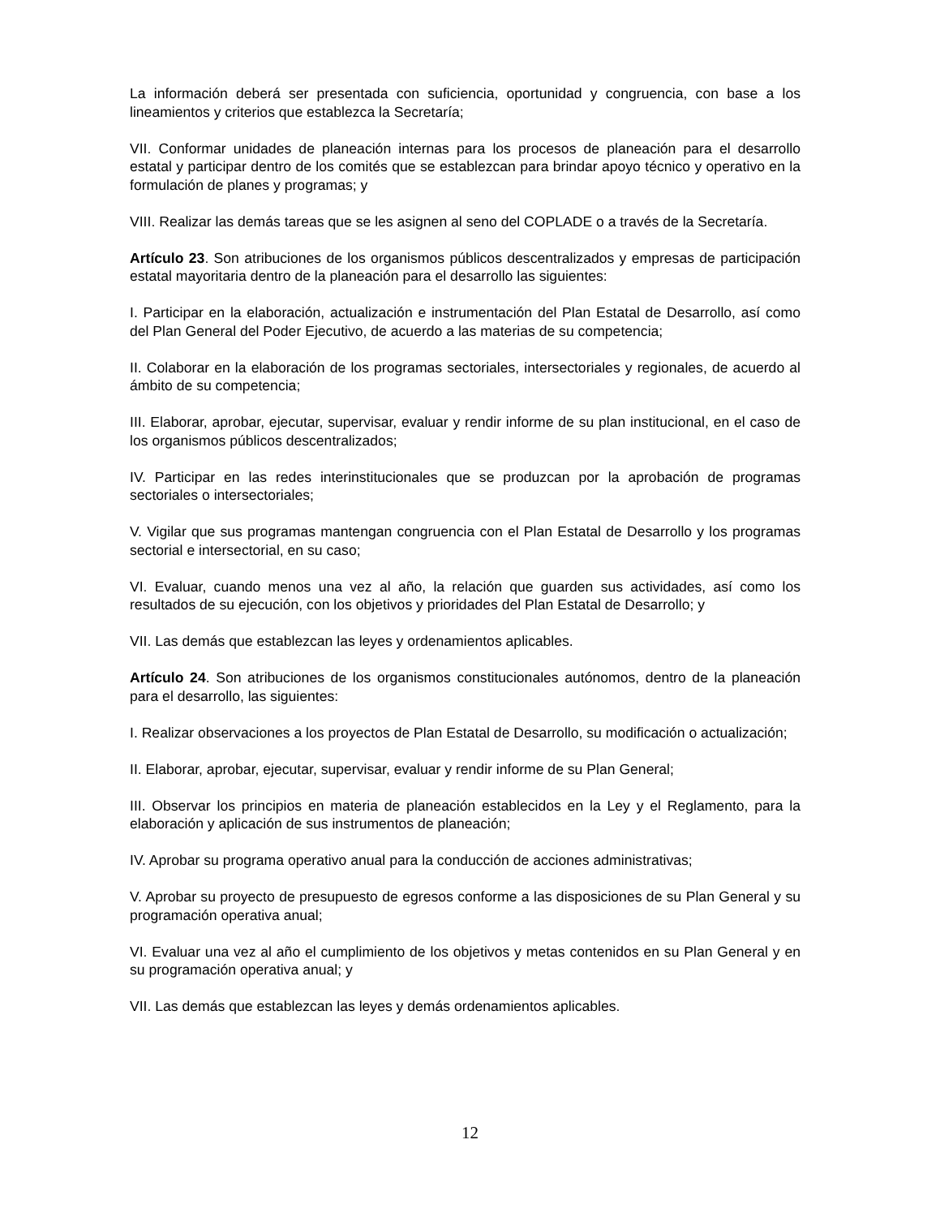La información deberá ser presentada con suficiencia, oportunidad y congruencia, con base a los lineamientos y criterios que establezca la Secretaría;
VII. Conformar unidades de planeación internas para los procesos de planeación para el desarrollo estatal y participar dentro de los comités que se establezcan para brindar apoyo técnico y operativo en la formulación de planes y programas; y
VIII. Realizar las demás tareas que se les asignen al seno del COPLADE o a través de la Secretaría.
Artículo 23. Son atribuciones de los organismos públicos descentralizados y empresas de participación estatal mayoritaria dentro de la planeación para el desarrollo las siguientes:
I. Participar en la elaboración, actualización e instrumentación del Plan Estatal de Desarrollo, así como del Plan General del Poder Ejecutivo, de acuerdo a las materias de su competencia;
II. Colaborar en la elaboración de los programas sectoriales, intersectoriales y regionales, de acuerdo al ámbito de su competencia;
III. Elaborar, aprobar, ejecutar, supervisar, evaluar y rendir informe de su plan institucional, en el caso de los organismos públicos descentralizados;
IV. Participar en las redes interinstitucionales que se produzcan por la aprobación de programas sectoriales o intersectoriales;
V. Vigilar que sus programas mantengan congruencia con el Plan Estatal de Desarrollo y los programas sectorial e intersectorial, en su caso;
VI. Evaluar, cuando menos una vez al año, la relación que guarden sus actividades, así como los resultados de su ejecución, con los objetivos y prioridades del Plan Estatal de Desarrollo; y
VII. Las demás que establezcan las leyes y ordenamientos aplicables.
Artículo 24. Son atribuciones de los organismos constitucionales autónomos, dentro de la planeación para el desarrollo, las siguientes:
I. Realizar observaciones a los proyectos de Plan Estatal de Desarrollo, su modificación o actualización;
II. Elaborar, aprobar, ejecutar, supervisar, evaluar y rendir informe de su Plan General;
III. Observar los principios en materia de planeación establecidos en la Ley y el Reglamento, para la elaboración y aplicación de sus instrumentos de planeación;
IV. Aprobar su programa operativo anual para la conducción de acciones administrativas;
V. Aprobar su proyecto de presupuesto de egresos conforme a las disposiciones de su Plan General y su programación operativa anual;
VI. Evaluar una vez al año el cumplimiento de los objetivos y metas contenidos en su Plan General y en su programación operativa anual; y
VII. Las demás que establezcan las leyes y demás ordenamientos aplicables.
12